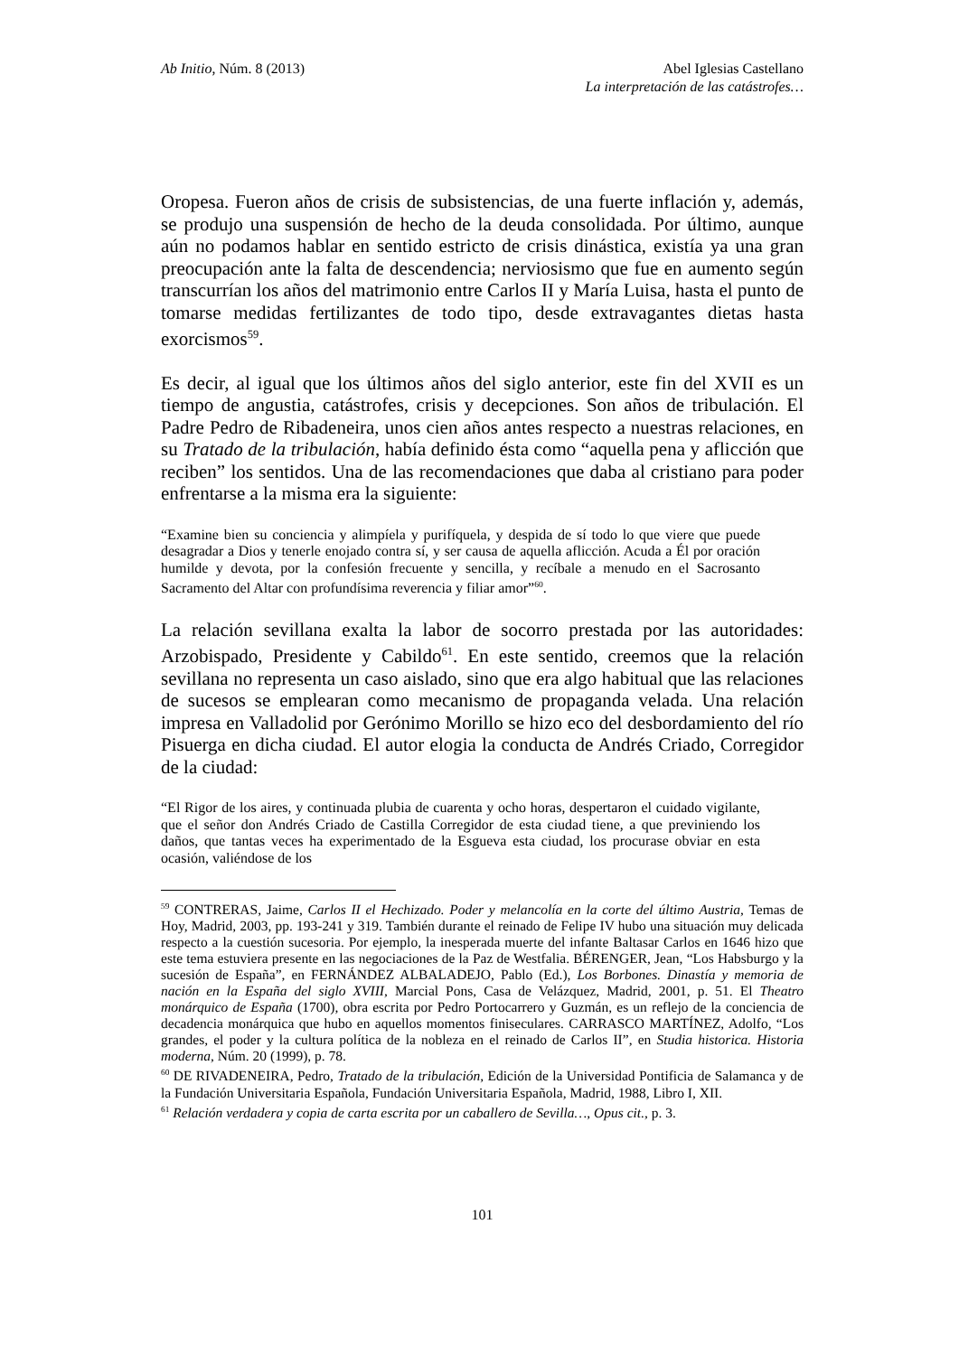Ab Initio, Núm. 8 (2013) Abel Iglesias Castellano
La interpretación de las catástrofes…
Oropesa. Fueron años de crisis de subsistencias, de una fuerte inflación y, además, se produjo una suspensión de hecho de la deuda consolidada. Por último, aunque aún no podamos hablar en sentido estricto de crisis dinástica, existía ya una gran preocupación ante la falta de descendencia; nerviosismo que fue en aumento según transcurrían los años del matrimonio entre Carlos II y María Luisa, hasta el punto de tomarse medidas fertilizantes de todo tipo, desde extravagantes dietas hasta exorcismos<sup>59</sup>.
Es decir, al igual que los últimos años del siglo anterior, este fin del XVII es un tiempo de angustia, catástrofes, crisis y decepciones. Son años de tribulación. El Padre Pedro de Ribadeneira, unos cien años antes respecto a nuestras relaciones, en su Tratado de la tribulación, había definido ésta como “aquella pena y aflicción que reciben” los sentidos. Una de las recomendaciones que daba al cristiano para poder enfrentarse a la misma era la siguiente:
“Examine bien su conciencia y alimpíela y purifíquela, y despida de sí todo lo que viere que puede desagradar a Dios y tenerle enojado contra sí, y ser causa de aquella aflicción. Acuda a Él por oración humilde y devota, por la confesión frecuente y sencilla, y recíbale a menudo en el Sacrosanto Sacramento del Altar con profundísima reverencia y filiar amor”<sup>60</sup>.
La relación sevillana exalta la labor de socorro prestada por las autoridades: Arzobispado, Presidente y Cabildo<sup>61</sup>. En este sentido, creemos que la relación sevillana no representa un caso aislado, sino que era algo habitual que las relaciones de sucesos se emplearan como mecanismo de propaganda velada. Una relación impresa en Valladolid por Gerónimo Morillo se hizo eco del desbordamiento del río Pisuerga en dicha ciudad. El autor elogia la conducta de Andrés Criado, Corregidor de la ciudad:
“El Rigor de los aires, y continuada plubia de cuarenta y ocho horas, despertaron el cuidado vigilante, que el señor don Andrés Criado de Castilla Corregidor de esta ciudad tiene, a que previniendo los daños, que tantas veces ha experimentado de la Esgueva esta ciudad, los procurase obviar en esta ocasión, valiéndose de los
<sup>59</sup> CONTRERAS, Jaime, Carlos II el Hechizado. Poder y melancolía en la corte del último Austria, Temas de Hoy, Madrid, 2003, pp. 193-241 y 319. También durante el reinado de Felipe IV hubo una situación muy delicada respecto a la cuestión sucesoria. Por ejemplo, la inesperada muerte del infante Baltasar Carlos en 1646 hizo que este tema estuviera presente en las negociaciones de la Paz de Westfalia. BÉRENGER, Jean, “Los Habsburgo y la sucesión de España”, en FERNÁNDEZ ALBALADEJO, Pablo (Ed.), Los Borbones. Dinastía y memoria de nación en la España del siglo XVIII, Marcial Pons, Casa de Velázquez, Madrid, 2001, p. 51. El Theatro monárquico de España (1700), obra escrita por Pedro Portocarrero y Guzmán, es un reflejo de la conciencia de decadencia monárquica que hubo en aquellos momentos finiseculares. CARRASCO MARTÍNEZ, Adolfo, “Los grandes, el poder y la cultura política de la nobleza en el reinado de Carlos II”, en Studia historica. Historia moderna, Núm. 20 (1999), p. 78.
<sup>60</sup> DE RIVADENEIRA, Pedro, Tratado de la tribulación, Edición de la Universidad Pontificia de Salamanca y de la Fundación Universitaria Española, Fundación Universitaria Española, Madrid, 1988, Libro I, XII.
<sup>61</sup> Relación verdadera y copia de carta escrita por un caballero de Sevilla…, Opus cit., p. 3.
101